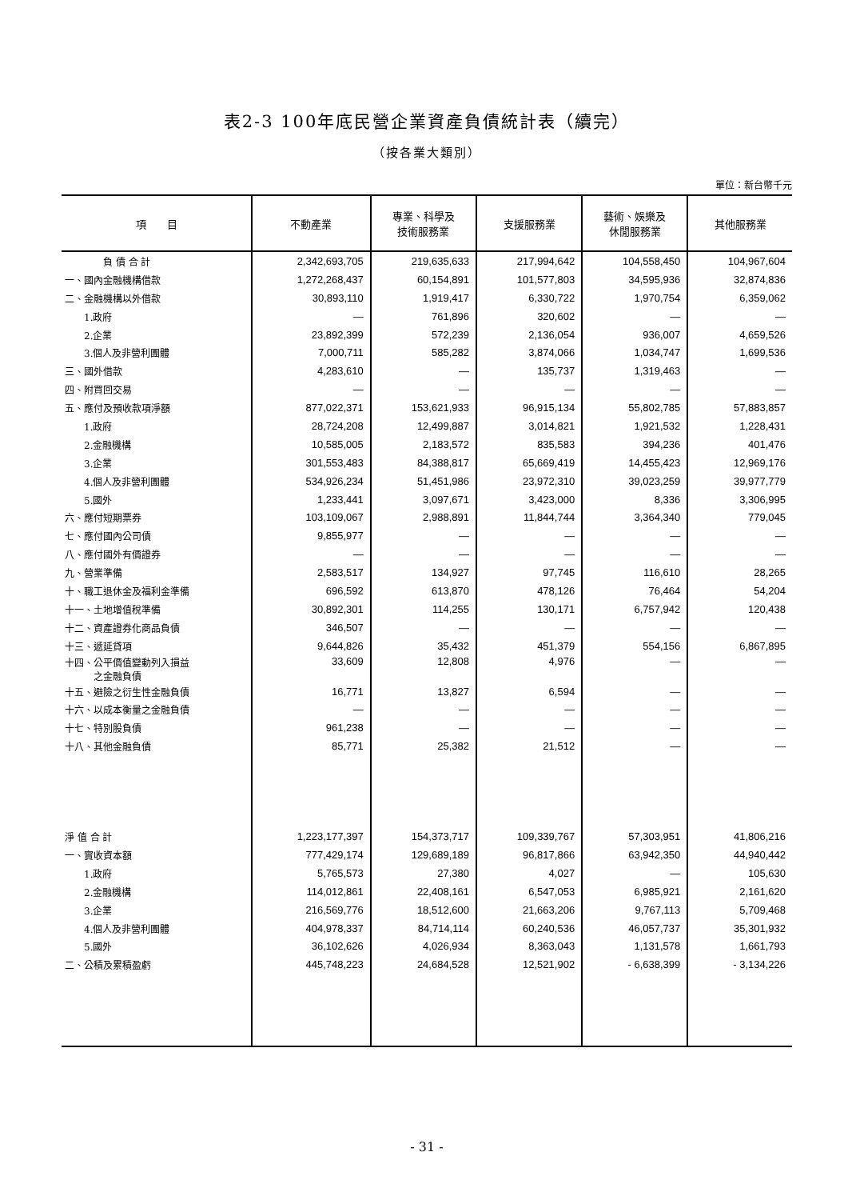表2-3 100年底民營企業資產負債統計表（續完）
（按各業大類別）
單位：新台幣千元
| 項 目 | 不動產業 | 專業、科學及 技術服務業 | 支援服務業 | 藝術、娛樂及 休閒服務業 | 其他服務業 |
| --- | --- | --- | --- | --- | --- |
| 負 債 合 計 | 2,342,693,705 | 219,635,633 | 217,994,642 | 104,558,450 | 104,967,604 |
| 一、國內金融機構借款 | 1,272,268,437 | 60,154,891 | 101,577,803 | 34,595,936 | 32,874,836 |
| 二、金融機構以外借款 | 30,893,110 | 1,919,417 | 6,330,722 | 1,970,754 | 6,359,062 |
| 1.政府 | — | 761,896 | 320,602 | — | — |
| 2.企業 | 23,892,399 | 572,239 | 2,136,054 | 936,007 | 4,659,526 |
| 3.個人及非營利團體 | 7,000,711 | 585,282 | 3,874,066 | 1,034,747 | 1,699,536 |
| 三、國外借款 | 4,283,610 | — | 135,737 | 1,319,463 | — |
| 四、附買回交易 | — | — | — | — | — |
| 五、應付及預收款項淨額 | 877,022,371 | 153,621,933 | 96,915,134 | 55,802,785 | 57,883,857 |
| 1.政府 | 28,724,208 | 12,499,887 | 3,014,821 | 1,921,532 | 1,228,431 |
| 2.金融機構 | 10,585,005 | 2,183,572 | 835,583 | 394,236 | 401,476 |
| 3.企業 | 301,553,483 | 84,388,817 | 65,669,419 | 14,455,423 | 12,969,176 |
| 4.個人及非營利團體 | 534,926,234 | 51,451,986 | 23,972,310 | 39,023,259 | 39,977,779 |
| 5.國外 | 1,233,441 | 3,097,671 | 3,423,000 | 8,336 | 3,306,995 |
| 六、應付短期票券 | 103,109,067 | 2,988,891 | 11,844,744 | 3,364,340 | 779,045 |
| 七、應付國內公司債 | 9,855,977 | — | — | — | — |
| 八、應付國外有價證券 | — | — | — | — | — |
| 九、營業準備 | 2,583,517 | 134,927 | 97,745 | 116,610 | 28,265 |
| 十、職工退休金及福利金準備 | 696,592 | 613,870 | 478,126 | 76,464 | 54,204 |
| 十一、土地增值稅準備 | 30,892,301 | 114,255 | 130,171 | 6,757,942 | 120,438 |
| 十二、資產證券化商品負債 | 346,507 | — | — | — | — |
| 十三、遞延貸項 | 9,644,826 | 35,432 | 451,379 | 554,156 | 6,867,895 |
| 十四、公平價值變動列入損益 之金融負債 | 33,609 | 12,808 | 4,976 | — | — |
| 十五、避險之衍生性金融負債 | 16,771 | 13,827 | 6,594 | — | — |
| 十六、以成本衡量之金融負債 | — | — | — | — | — |
| 十七、特別股負債 | 961,238 | — | — | — | — |
| 十八、其他金融負債 | 85,771 | 25,382 | 21,512 | — | — |
| 淨 值 合 計 | 1,223,177,397 | 154,373,717 | 109,339,767 | 57,303,951 | 41,806,216 |
| 一、實收資本額 | 777,429,174 | 129,689,189 | 96,817,866 | 63,942,350 | 44,940,442 |
| 1.政府 | 5,765,573 | 27,380 | 4,027 | — | 105,630 |
| 2.金融機構 | 114,012,861 | 22,408,161 | 6,547,053 | 6,985,921 | 2,161,620 |
| 3.企業 | 216,569,776 | 18,512,600 | 21,663,206 | 9,767,113 | 5,709,468 |
| 4.個人及非營利團體 | 404,978,337 | 84,714,114 | 60,240,536 | 46,057,737 | 35,301,932 |
| 5.國外 | 36,102,626 | 4,026,934 | 8,363,043 | 1,131,578 | 1,661,793 |
| 二、公積及累積盈虧 | 445,748,223 | 24,684,528 | 12,521,902 | - 6,638,399 | - 3,134,226 |
- 31 -